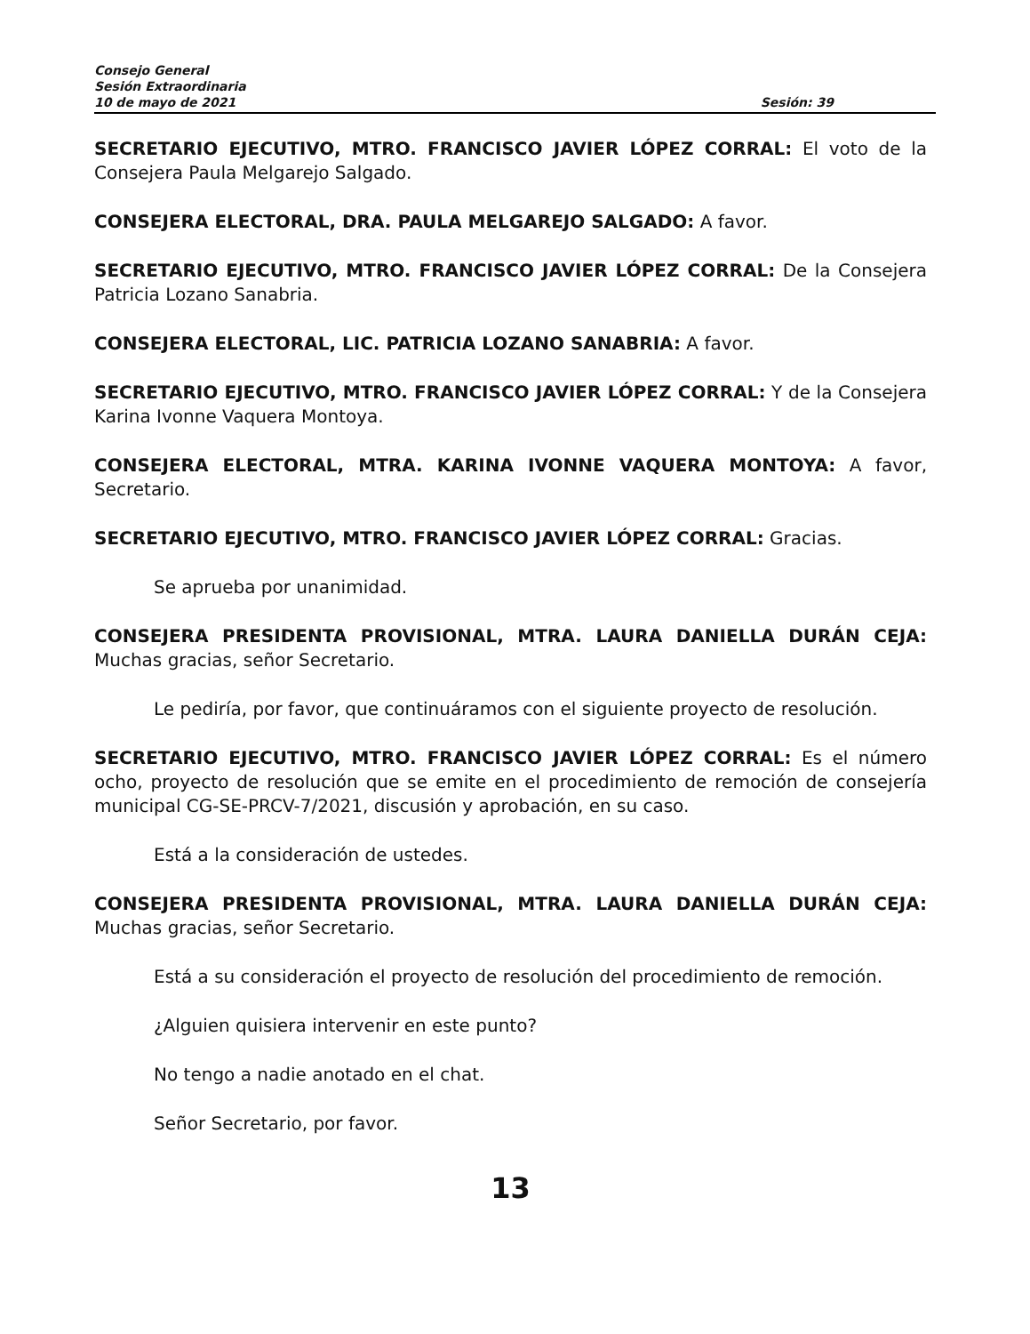Consejo General
Sesión Extraordinaria
10 de mayo de 2021 Sesión: 39
SECRETARIO EJECUTIVO, MTRO. FRANCISCO JAVIER LÓPEZ CORRAL: El voto de la Consejera Paula Melgarejo Salgado.
CONSEJERA ELECTORAL, DRA. PAULA MELGAREJO SALGADO: A favor.
SECRETARIO EJECUTIVO, MTRO. FRANCISCO JAVIER LÓPEZ CORRAL: De la Consejera Patricia Lozano Sanabria.
CONSEJERA ELECTORAL, LIC. PATRICIA LOZANO SANABRIA: A favor.
SECRETARIO EJECUTIVO, MTRO. FRANCISCO JAVIER LÓPEZ CORRAL: Y de la Consejera Karina Ivonne Vaquera Montoya.
CONSEJERA ELECTORAL, MTRA. KARINA IVONNE VAQUERA MONTOYA: A favor, Secretario.
SECRETARIO EJECUTIVO, MTRO. FRANCISCO JAVIER LÓPEZ CORRAL: Gracias.
Se aprueba por unanimidad.
CONSEJERA PRESIDENTA PROVISIONAL, MTRA. LAURA DANIELLA DURÁN CEJA: Muchas gracias, señor Secretario.
Le pediría, por favor, que continuáramos con el siguiente proyecto de resolución.
SECRETARIO EJECUTIVO, MTRO. FRANCISCO JAVIER LÓPEZ CORRAL: Es el número ocho, proyecto de resolución que se emite en el procedimiento de remoción de consejería municipal CG-SE-PRCV-7/2021, discusión y aprobación, en su caso.
Está a la consideración de ustedes.
CONSEJERA PRESIDENTA PROVISIONAL, MTRA. LAURA DANIELLA DURÁN CEJA: Muchas gracias, señor Secretario.
Está a su consideración el proyecto de resolución del procedimiento de remoción.
¿Alguien quisiera intervenir en este punto?
No tengo a nadie anotado en el chat.
Señor Secretario, por favor.
13